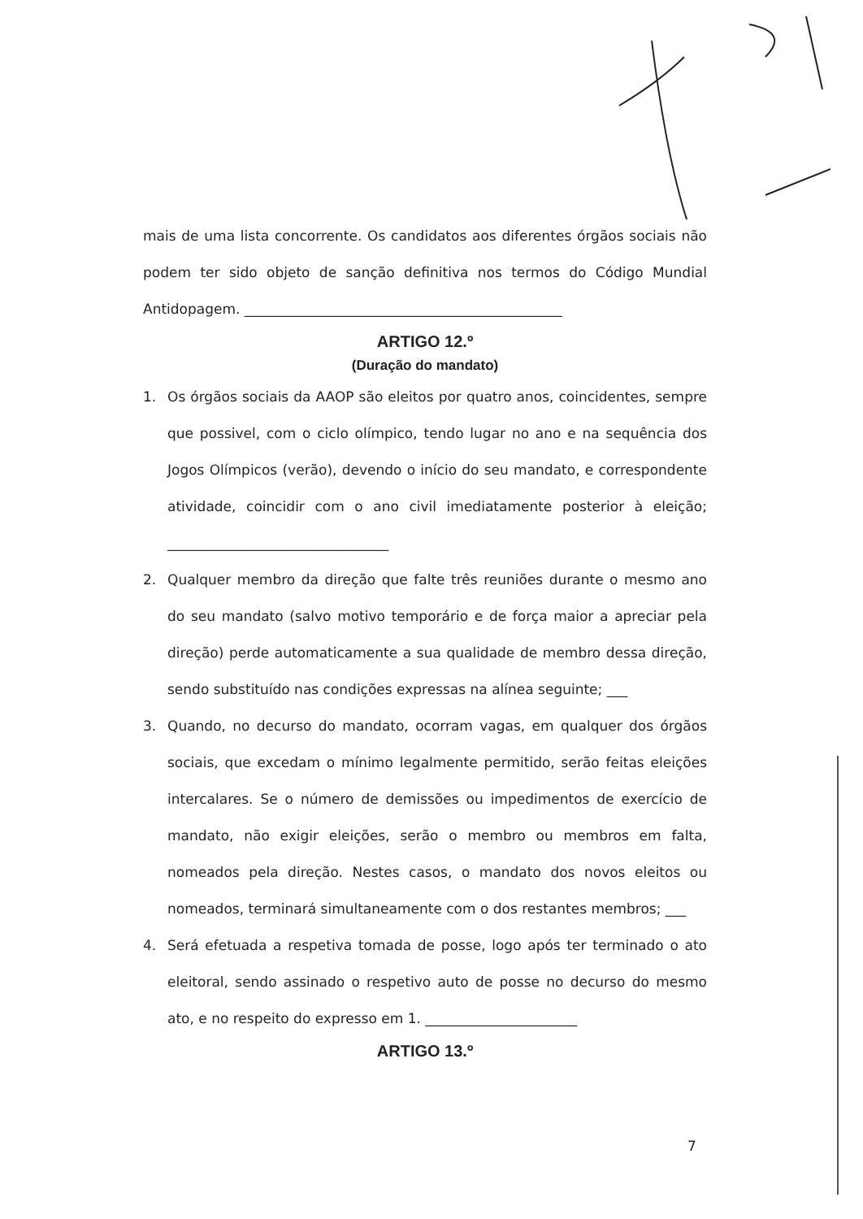mais de uma lista concorrente. Os candidatos aos diferentes órgãos sociais não podem ter sido objeto de sanção definitiva nos termos do Código Mundial Antidopagem. ______________________________________________
ARTIGO 12.º
(Duração do mandato)
1. Os órgãos sociais da AAOP são eleitos por quatro anos, coincidentes, sempre que possivel, com o ciclo olímpico, tendo lugar no ano e na sequência dos Jogos Olímpicos (verão), devendo o início do seu mandato, e correspondente atividade, coincidir com o ano civil imediatamente posterior à eleição; ________________________________
2. Qualquer membro da direção que falte três reuniões durante o mesmo ano do seu mandato (salvo motivo temporário e de força maior a apreciar pela direção) perde automaticamente a sua qualidade de membro dessa direção, sendo substituído nas condições expressas na alínea seguinte; ___
3. Quando, no decurso do mandato, ocorram vagas, em qualquer dos órgãos sociais, que excedam o mínimo legalmente permitido, serão feitas eleições intercalares. Se o número de demissões ou impedimentos de exercício de mandato, não exigir eleições, serão o membro ou membros em falta, nomeados pela direção. Nestes casos, o mandato dos novos eleitos ou nomeados, terminará simultaneamente com o dos restantes membros; ___
4. Será efetuada a respetiva tomada de posse, logo após ter terminado o ato eleitoral, sendo assinado o respetivo auto de posse no decurso do mesmo ato, e no respeito do expresso em 1. ______________________
ARTIGO 13.º
7